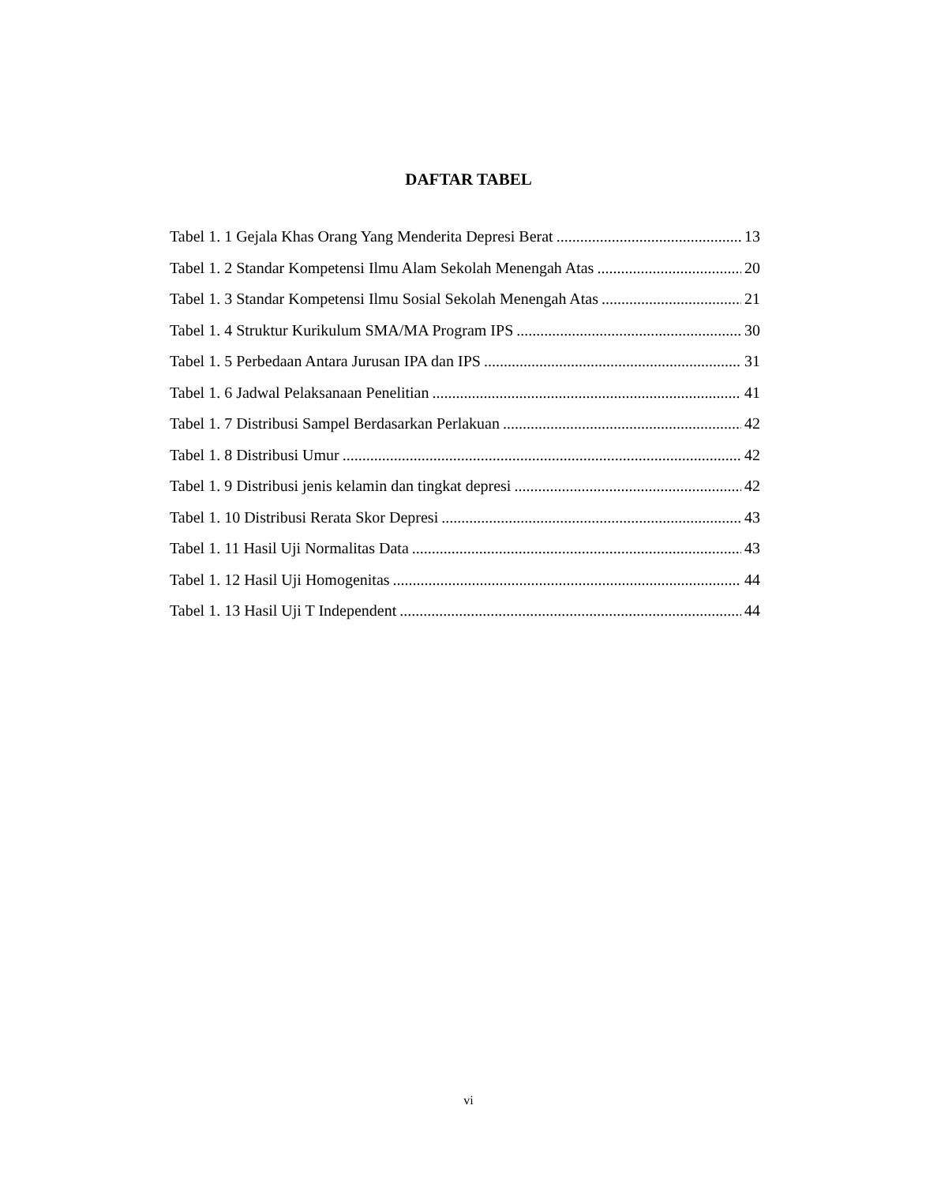DAFTAR TABEL
Tabel 1. 1 Gejala Khas Orang Yang Menderita Depresi Berat 13
Tabel 1. 2 Standar Kompetensi Ilmu Alam Sekolah Menengah Atas 20
Tabel 1. 3 Standar Kompetensi Ilmu Sosial Sekolah Menengah Atas 21
Tabel 1. 4 Struktur Kurikulum SMA/MA Program IPS 30
Tabel 1. 5 Perbedaan Antara Jurusan IPA dan IPS 31
Tabel 1. 6 Jadwal Pelaksanaan Penelitian 41
Tabel 1. 7 Distribusi Sampel Berdasarkan Perlakuan 42
Tabel 1. 8 Distribusi Umur 42
Tabel 1. 9 Distribusi jenis kelamin dan tingkat depresi 42
Tabel 1. 10 Distribusi Rerata Skor Depresi 43
Tabel 1. 11 Hasil Uji Normalitas Data 43
Tabel 1. 12 Hasil Uji Homogenitas 44
Tabel 1. 13 Hasil Uji T Independent 44
vi